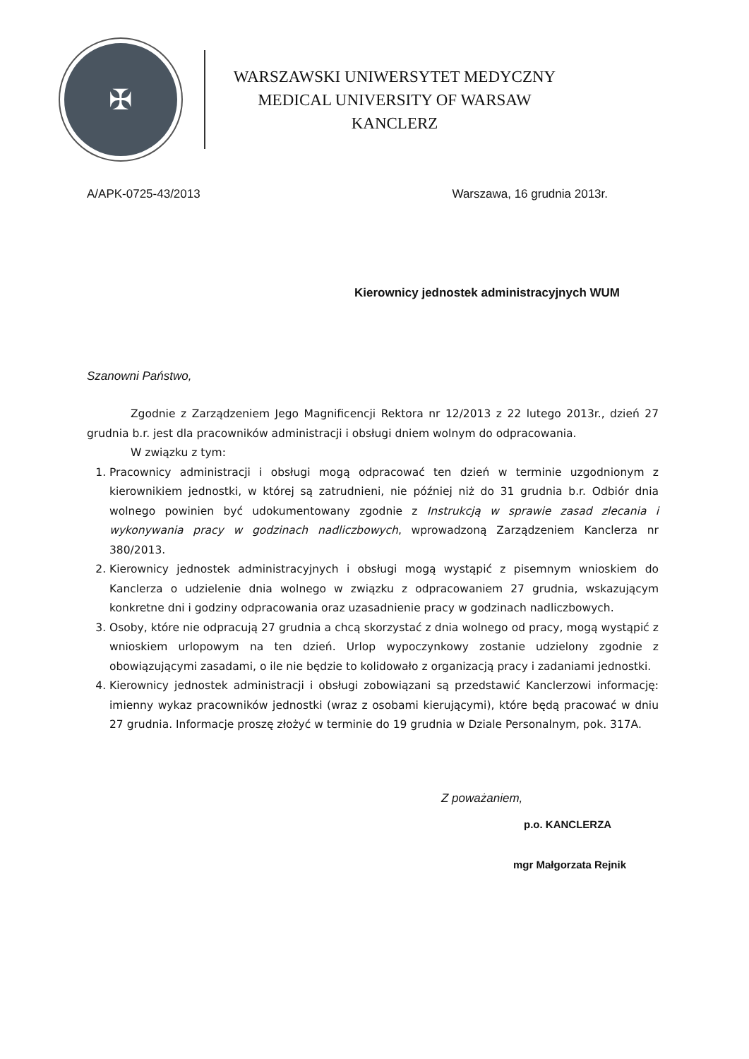✠
WARSZAWSKI UNIWERSYTET MEDYCZNY
MEDICAL UNIVERSITY OF WARSAW
KANCLERZ
A/APK-0725-43/2013 Warszawa, 16 grudnia 2013r.
Kierownicy jednostek administracyjnych WUM
Szanowni Państwo,
Zgodnie z Zarządzeniem Jego Magnificencji Rektora nr 12/2013 z 22 lutego 2013r., dzień 27 grudnia b.r. jest dla pracowników administracji i obsługi dniem wolnym do odpracowania.
W związku z tym:
1. Pracownicy administracji i obsługi mogą odpracować ten dzień w terminie uzgodnionym z kierownikiem jednostki, w której są zatrudnieni, nie później niż do 31 grudnia b.r. Odbiór dnia wolnego powinien być udokumentowany zgodnie z Instrukcją w sprawie zasad zlecania i wykonywania pracy w godzinach nadliczbowych, wprowadzoną Zarządzeniem Kanclerza nr 380/2013.
2. Kierownicy jednostek administracyjnych i obsługi mogą wystąpić z pisemnym wnioskiem do Kanclerza o udzielenie dnia wolnego w związku z odpracowaniem 27 grudnia, wskazującym konkretne dni i godziny odpracowania oraz uzasadnienie pracy w godzinach nadliczbowych.
3. Osoby, które nie odpracują 27 grudnia a chcą skorzystać z dnia wolnego od pracy, mogą wystąpić z wnioskiem urlopowym na ten dzień. Urlop wypoczynkowy zostanie udzielony zgodnie z obowiązującymi zasadami, o ile nie będzie to kolidowało z organizacją pracy i zadaniami jednostki.
4. Kierownicy jednostek administracji i obsługi zobowiązani są przedstawić Kanclerzowi informację: imienny wykaz pracowników jednostki (wraz z osobami kierującymi), które będą pracować w dniu 27 grudnia. Informacje proszę złożyć w terminie do 19 grudnia w Dziale Personalnym, pok. 317A.
Z poważaniem,
p.o. KANCLERZA
mgr Małgorzata Rejnik